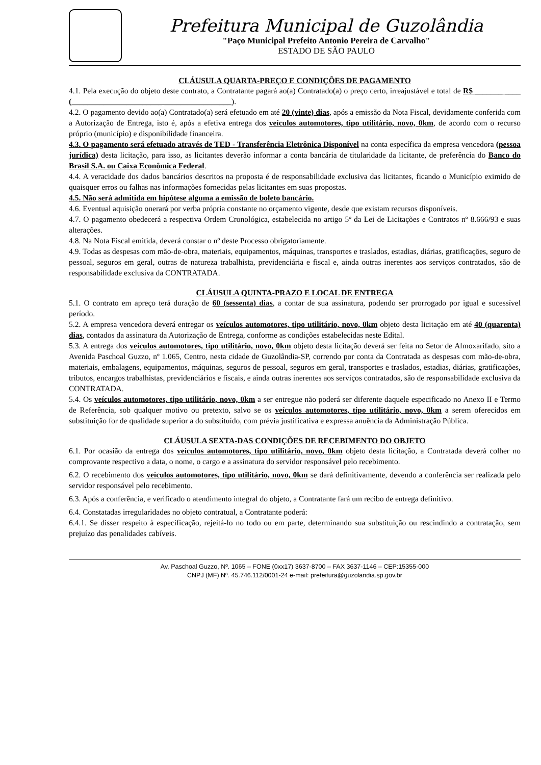Prefeitura Municipal de Guzolândia
"Paço Municipal Prefeito Antonio Pereira de Carvalho"
ESTADO DE SÃO PAULO
CLÁUSULA QUARTA-PREÇO E CONDIÇÕES DE PAGAMENTO
4.1. Pela execução do objeto deste contrato, a Contratante pagará ao(a) Contratado(a) o preço certo, irreajustável e total de R$ _______ ____ (_______________________ _________________).
4.2. O pagamento devido ao(a) Contratado(a) será efetuado em até 20 (vinte) dias, após a emissão da Nota Fiscal, devidamente conferida com a Autorização de Entrega, isto é, após a efetiva entrega dos veículos automotores, tipo utilitário, novo, 0km, de acordo com o recurso próprio (município) e disponibilidade financeira.
4.3. O pagamento será efetuado através de TED - Transferência Eletrônica Disponível na conta específica da empresa vencedora (pessoa jurídica) desta licitação, para isso, as licitantes deverão informar a conta bancária de titularidade da licitante, de preferência do Banco do Brasil S.A. ou Caixa Econômica Federal.
4.4. A veracidade dos dados bancários descritos na proposta é de responsabilidade exclusiva das licitantes, ficando o Município eximido de quaisquer erros ou falhas nas informações fornecidas pelas licitantes em suas propostas.
4.5. Não será admitida em hipótese alguma a emissão de boleto bancário.
4.6. Eventual aquisição onerará por verba própria constante no orçamento vigente, desde que existam recursos disponíveis.
4.7. O pagamento obedecerá a respectiva Ordem Cronológica, estabelecida no artigo 5º da Lei de Licitações e Contratos nº 8.666/93 e suas alterações.
4.8. Na Nota Fiscal emitida, deverá constar o nº deste Processo obrigatoriamente.
4.9. Todas as despesas com mão-de-obra, materiais, equipamentos, máquinas, transportes e traslados, estadias, diárias, gratificações, seguro de pessoal, seguros em geral, outras de natureza trabalhista, previdenciária e fiscal e, ainda outras inerentes aos serviços contratados, são de responsabilidade exclusiva da CONTRATADA.
CLÁUSULA QUINTA-PRAZO E LOCAL DE ENTREGA
5.1. O contrato em apreço terá duração de 60 (sessenta) dias, a contar de sua assinatura, podendo ser prorrogado por igual e sucessível período.
5.2. A empresa vencedora deverá entregar os veículos automotores, tipo utilitário, novo, 0km objeto desta licitação em até 40 (quarenta) dias, contados da assinatura da Autorização de Entrega, conforme as condições estabelecidas neste Edital.
5.3. A entrega dos veículos automotores, tipo utilitário, novo, 0km objeto desta licitação deverá ser feita no Setor de Almoxarifado, sito a Avenida Paschoal Guzzo, nº 1.065, Centro, nesta cidade de Guzolândia-SP, correndo por conta da Contratada as despesas com mão-de-obra, materiais, embalagens, equipamentos, máquinas, seguros de pessoal, seguros em geral, transportes e traslados, estadias, diárias, gratificações, tributos, encargos trabalhistas, previdenciários e fiscais, e ainda outras inerentes aos serviços contratados, são de responsabilidade exclusiva da CONTRATADA.
5.4. Os veículos automotores, tipo utilitário, novo, 0km a ser entregue não poderá ser diferente daquele especificado no Anexo II e Termo de Referência, sob qualquer motivo ou pretexto, salvo se os veículos automotores, tipo utilitário, novo, 0km a serem oferecidos em substituição for de qualidade superior a do substituído, com prévia justificativa e expressa anuência da Administração Pública.
CLÁUSULA SEXTA-DAS CONDIÇÕES DE RECEBIMENTO DO OBJETO
6.1. Por ocasião da entrega dos veículos automotores, tipo utilitário, novo, 0km objeto desta licitação, a Contratada deverá colher no comprovante respectivo a data, o nome, o cargo e a assinatura do servidor responsável pelo recebimento.
6.2. O recebimento dos veículos automotores, tipo utilitário, novo, 0km se dará definitivamente, devendo a conferência ser realizada pelo servidor responsável pelo recebimento.
6.3. Após a conferência, e verificado o atendimento integral do objeto, a Contratante fará um recibo de entrega definitivo.
6.4. Constatadas irregularidades no objeto contratual, a Contratante poderá:
6.4.1. Se disser respeito à especificação, rejeitá-lo no todo ou em parte, determinando sua substituição ou rescindindo a contratação, sem prejuízo das penalidades cabíveis.
Av. Paschoal Guzzo, Nº. 1065 – FONE (0xx17) 3637-8700 – FAX 3637-1146 – CEP:15355-000
CNPJ (MF) Nº. 45.746.112/0001-24 e-mail: prefeitura@guzolandia.sp.gov.br